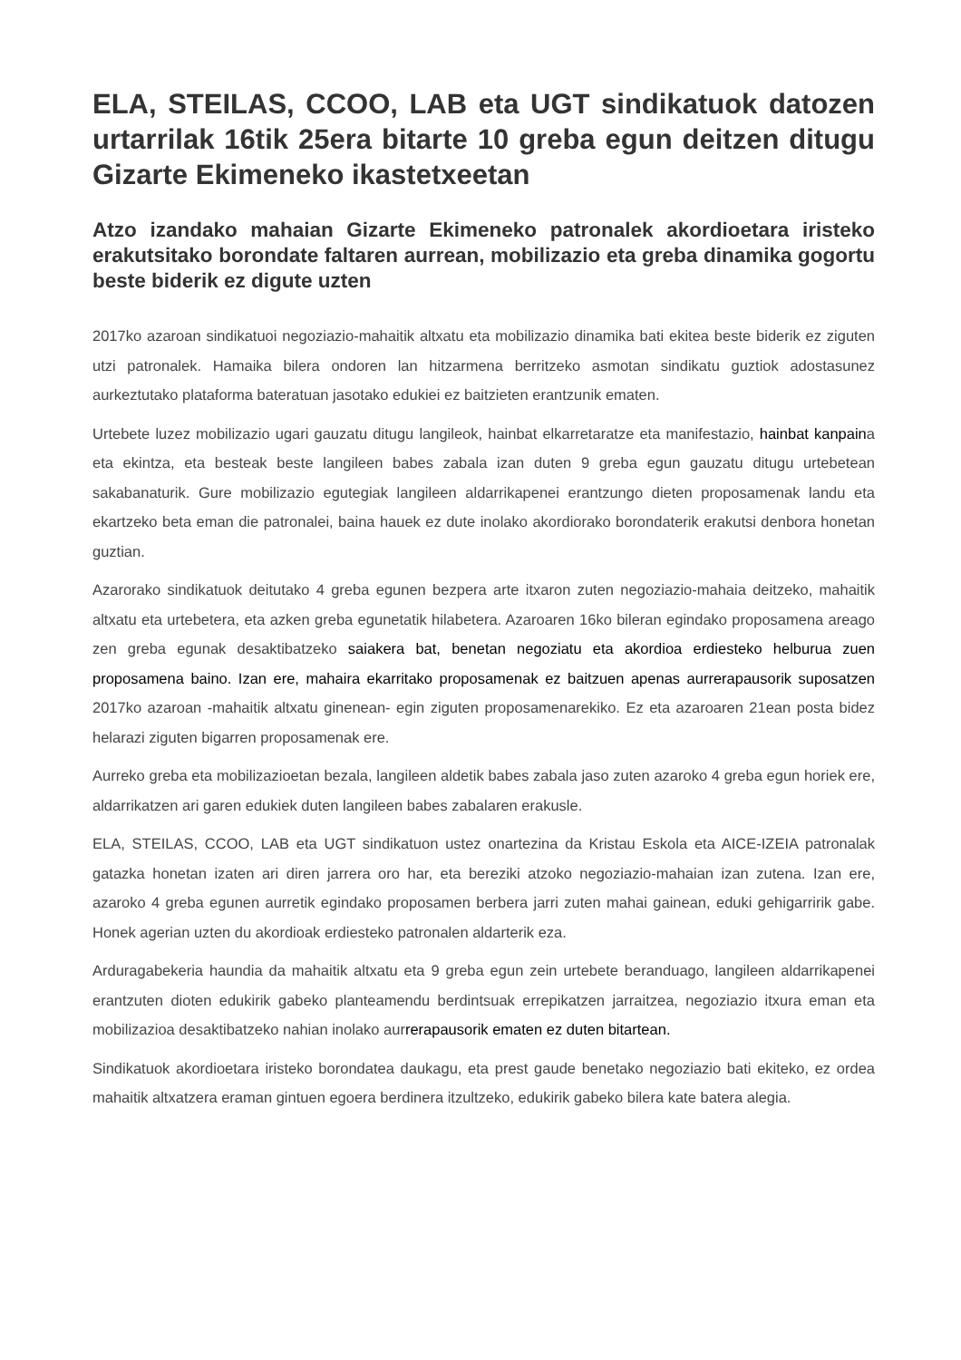ELA, STEILAS, CCOO, LAB eta UGT sindikatuok datozen urtarrilak 16tik 25era bitarte 10 greba egun deitzen ditugu Gizarte Ekimeneko ikastetxeetan
Atzo izandako mahaian Gizarte Ekimeneko patronalek akordioetara iristeko erakutsitako borondate faltaren aurrean, mobilizazio eta greba dinamika gogortu beste biderik ez digute uzten
2017ko azaroan sindikatuoi negoziazio-mahaitik altxatu eta mobilizazio dinamika bati ekitea beste biderik ez ziguten utzi patronalek. Hamaika bilera ondoren lan hitzarmena berritzeko asmotan sindikatu guztiok adostasunez aurkeztutako plataforma bateratuan jasotako edukiei ez baitzieten erantzunik ematen.
Urtebete luzez mobilizazio ugari gauzatu ditugu langileok, hainbat elkarretaratze eta manifestazio, hainbat kanpaina eta ekintza, eta besteak beste langileen babes zabala izan duten 9 greba egun gauzatu ditugu urtebetean sakabanaturik. Gure mobilizazio egutegiak langileen aldarrikapenei erantzungo dieten proposamenak landu eta ekartzeko beta eman die patronalei, baina hauek ez dute inolako akordiorako borondaterik erakutsi denbora honetan guztian.
Azarorako sindikatuok deitutako 4 greba egunen bezpera arte itxaron zuten negoziazio-mahaia deitzeko, mahaitik altxatu eta urtebetera, eta azken greba egunetatik hilabetera. Azaroaren 16ko bileran egindako proposamena areago zen greba egunak desaktibatzeko saiakera bat, benetan negoziatu eta akordioa erdiesteko helburua zuen proposamena baino. Izan ere, mahaira ekarritako proposamenak ez baitzuen apenas aurrerapausorik suposatzen 2017ko azaroan -mahaitik altxatu ginenean- egin ziguten proposamenarekiko. Ez eta azaroaren 21ean posta bidez helarazi ziguten bigarren proposamenak ere.
Aurreko greba eta mobilizazioetan bezala, langileen aldetik babes zabala jaso zuten azaroko 4 greba egun horiek ere, aldarrikatzen ari garen edukiek duten langileen babes zabalaren erakusle.
ELA, STEILAS, CCOO, LAB eta UGT sindikatuon ustez onartezina da Kristau Eskola eta AICE-IZEIA patronalak gatazka honetan izaten ari diren jarrera oro har, eta bereziki atzoko negoziazio-mahaian izan zutena. Izan ere, azaroko 4 greba egunen aurretik egindako proposamen berbera jarri zuten mahai gainean, eduki gehigarririk gabe. Honek agerian uzten du akordioak erdiesteko patronalen aldarterik eza.
Arduragabekeria haundia da mahaitik altxatu eta 9 greba egun zein urtebete beranduago, langileen aldarrikapenei erantzuten dioten edukirik gabeko planteamendu berdintsuak errepikatzen jarraitzea, negoziazio itxura eman eta mobilizazioa desaktibatzeko nahian inolako aurrerapausorik ematen ez duten bitartean.
Sindikatuok akordioetara iristeko borondatea daukagu, eta prest gaude benetako negoziazio bati ekiteko, ez ordea mahaitik altxatzera eraman gintuen egoera berdinera itzultzeko, edukirik gabeko bilera kate batera alegia.